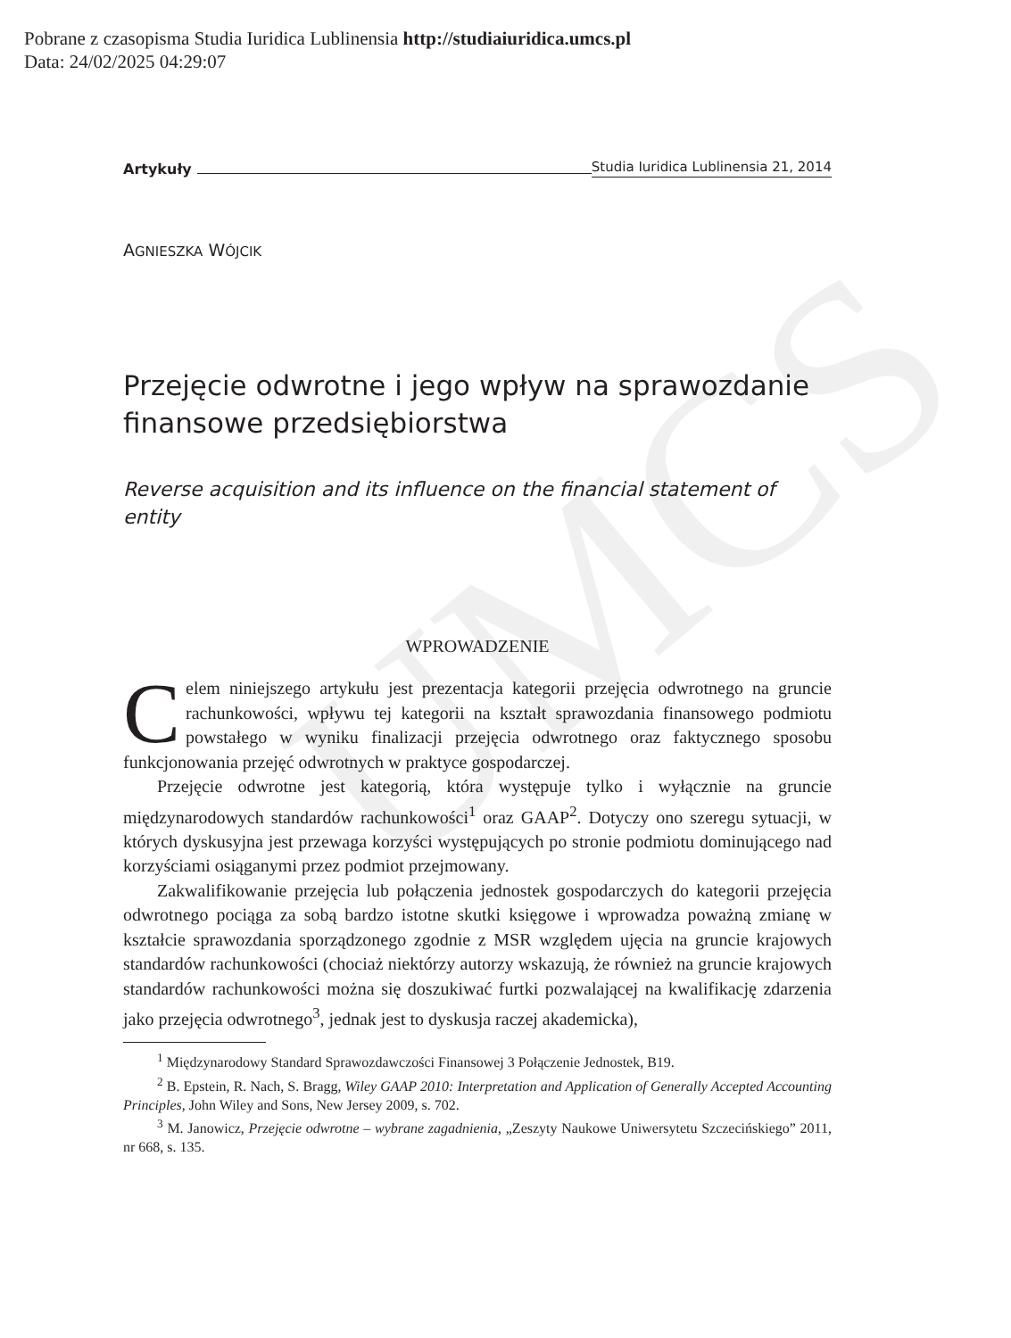UMCS
Pobrane z czasopisma Studia Iuridica Lublinensia http://studiaiuridica.umcs.pl
Data: 24/02/2025 04:29:07
Artykuły Studia Iuridica Lublinensia 21, 2014
AGNIESZKA WÓJCIK
Przejęcie odwrotne i jego wpływ na sprawozdanie finansowe przedsiębiorstwa
Reverse acquisition and its influence on the financial statement of entity
WPROWADZENIE
Celem niniejszego artykułu jest prezentacja kategorii przejęcia odwrotnego na gruncie rachunkowości, wpływu tej kategorii na kształt sprawozdania finansowego podmiotu powstałego w wyniku finalizacji przejęcia odwrotnego oraz faktycznego sposobu funkcjonowania przejęć odwrotnych w praktyce gospodarczej.
Przejęcie odwrotne jest kategorią, która występuje tylko i wyłącznie na gruncie międzynarodowych standardów rachunkowości<sup>1</sup> oraz GAAP<sup>2</sup>. Dotyczy ono szeregu sytuacji, w których dyskusyjna jest przewaga korzyści występujących po stronie podmiotu dominującego nad korzyściami osiąganymi przez podmiot przejmowany.
Zakwalifikowanie przejęcia lub połączenia jednostek gospodarczych do kategorii przejęcia odwrotnego pociąga za sobą bardzo istotne skutki księgowe i wprowadza poważną zmianę w kształcie sprawozdania sporządzonego zgodnie z MSR względem ujęcia na gruncie krajowych standardów rachunkowości (chociaż niektórzy autorzy wskazują, że również na gruncie krajowych standardów rachunkowości można się doszukiwać furtki pozwalającej na kwalifikację zdarzenia jako przejęcia odwrotnego<sup>3</sup>, jednak jest to dyskusja raczej akademicka),
<sup>1</sup> Międzynarodowy Standard Sprawozdawczości Finansowej 3 Połączenie Jednostek, B19.
<sup>2</sup> B. Epstein, R. Nach, S. Bragg, Wiley GAAP 2010: Interpretation and Application of Generally Accepted Accounting Principles, John Wiley and Sons, New Jersey 2009, s. 702.
<sup>3</sup> M. Janowicz, Przejęcie odwrotne – wybrane zagadnienia, „Zeszyty Naukowe Uniwersytetu Szczecińskiego” 2011, nr 668, s. 135.